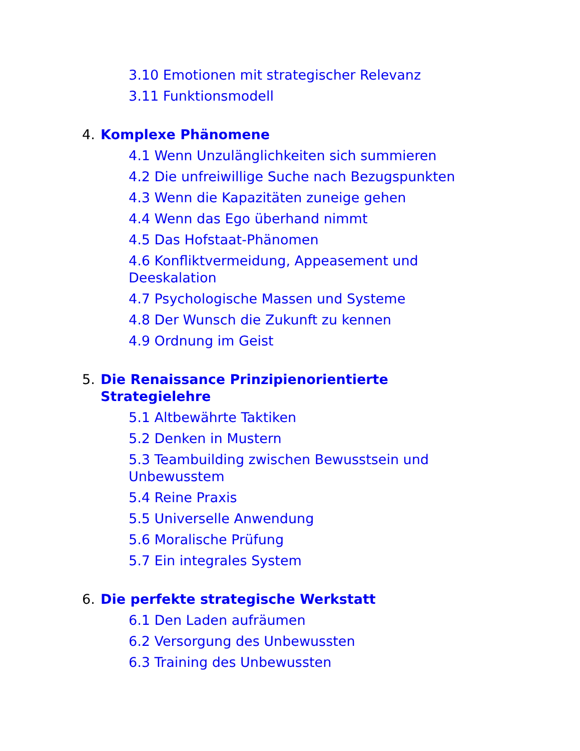3.10 Emotionen mit strategischer Relevanz
3.11 Funktionsmodell
4. Komplexe Phänomene
4.1 Wenn Unzulänglichkeiten sich summieren
4.2 Die unfreiwillige Suche nach Bezugspunkten
4.3 Wenn die Kapazitäten zuneige gehen
4.4 Wenn das Ego überhand nimmt
4.5 Das Hofstaat-Phänomen
4.6 Konfliktvermeidung, Appeasement und Deeskalation
4.7 Psychologische Massen und Systeme
4.8 Der Wunsch die Zukunft zu kennen
4.9 Ordnung im Geist
5. Die Renaissance Prinzipienorientierte Strategielehre
5.1 Altbewährte Taktiken
5.2 Denken in Mustern
5.3 Teambuilding zwischen Bewusstsein und Unbewusstem
5.4 Reine Praxis
5.5 Universelle Anwendung
5.6 Moralische Prüfung
5.7 Ein integrales System
6. Die perfekte strategische Werkstatt
6.1 Den Laden aufräumen
6.2 Versorgung des Unbewussten
6.3 Training des Unbewussten